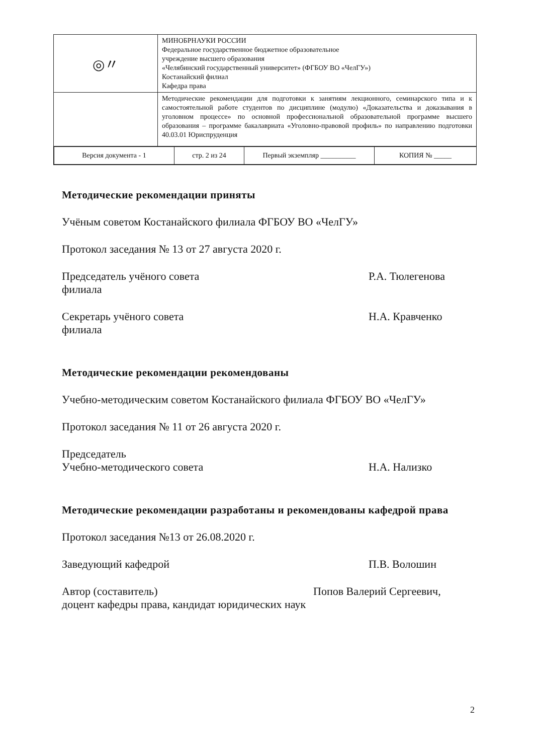| ◎〃 | МИНОБРНАУКИ РОССИИ Федеральное государственное бюджетное образовательное учреждение высшего образования «Челябинский государственный университет» (ФГБОУ ВО «ЧелГУ») Костанайский филиал Кафедра права |
| | Методические рекомендации для подготовки к занятиям лекционного, семинарского типа и к самостоятельной работе студентов по дисциплине (модулю) «Доказательства и доказывания в уголовном процессе» по основной профессиональной образовательной программе высшего образования – программе бакалавриата «Уголовно-правовой профиль» по направлению подготовки 40.03.01 Юриспруденция |
| / Версия документа - 1 / стр. 2 из 24 / Первый экземпляр __________ / КОПИЯ № _____ / | |
Методические рекомендации приняты
Учёным советом Костанайского филиала ФГБОУ ВО «ЧелГУ»
Протокол заседания № 13 от 27 августа 2020 г.
Председатель учёного совета
филиала
Р.А. Тюлегенова
Секретарь учёного совета
филиала
Н.А. Кравченко
Методические рекомендации рекомендованы
Учебно-методическим советом Костанайского филиала ФГБОУ ВО «ЧелГУ»
Протокол заседания № 11 от 26 августа 2020 г.
Председатель
Учебно-методического совета
Н.А. Нализко
Методические рекомендации разработаны и рекомендованы кафедрой права
Протокол заседания №13 от 26.08.2020 г.
Заведующий кафедрой П.В. Волошин
Автор (составитель) Попов Валерий Сергеевич,
доцент кафедры права, кандидат юридических наук
2